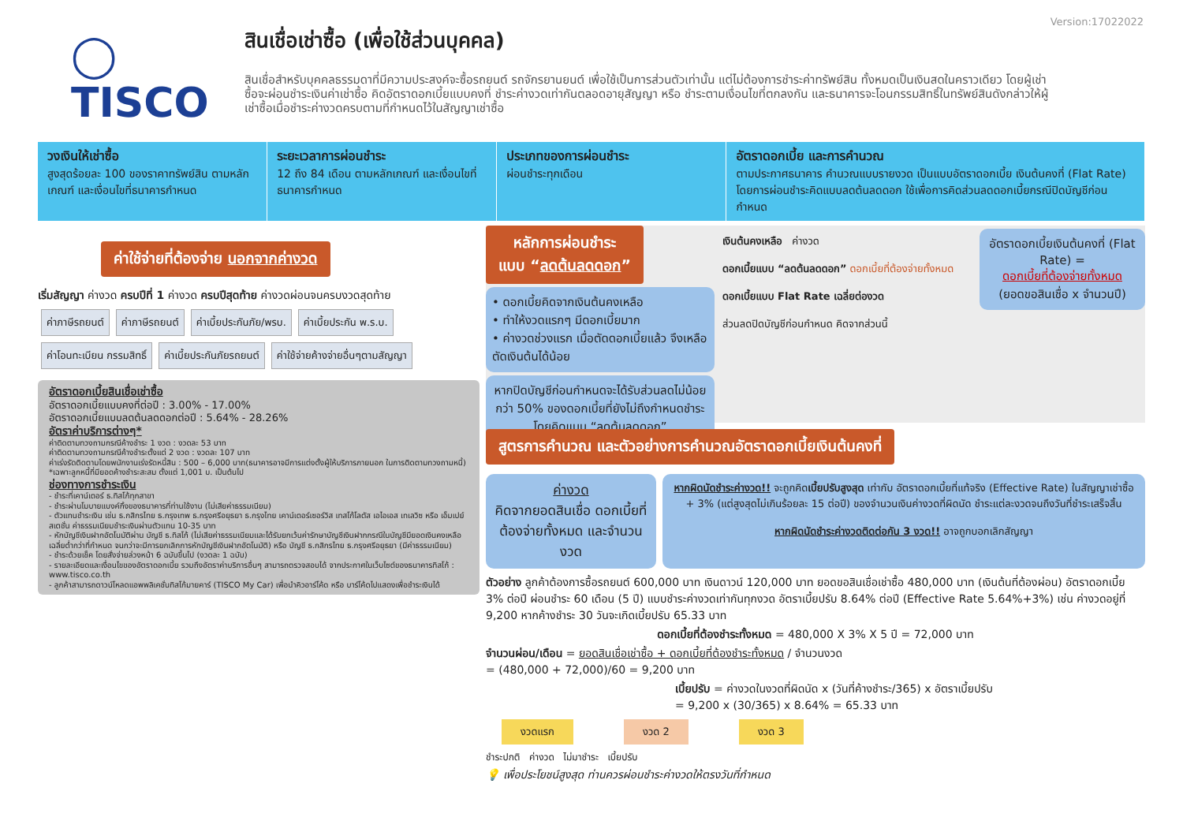◯ TISCO
สินเชื่อเช่าซื้อ (เพื่อใช้ส่วนบุคคล)
สินเชื่อสำหรับบุคคลธรรมดาที่มีความประสงค์จะซื้อรถยนต์ รถจักรยานยนต์ เพื่อใช้เป็นการส่วนตัวเท่านั้น แต่ไม่ต้องการชำระค่าทรัพย์สิน ทั้งหมดเป็นเงินสดในคราวเดียว โดยผู้เช่าซื้อจะผ่อนชำระเงินค่าเช่าซื้อ คิดอัตราดอกเบี้ยแบบคงที่ ชำระค่างวดเท่ากันตลอดอายุสัญญา หรือ ชำระตามเงื่อนไขที่ตกลงกัน และธนาคารจะโอนกรรมสิทธิ์ในทรัพย์สินดังกล่าวให้ผู้เช่าซื้อเมื่อชำระค่างวดครบตามที่กำหนดไว้ในสัญญาเช่าซื้อ
Version:17022022
วงเงินให้เช่าซื้อ
สูงสุดร้อยละ 100 ของราคาทรัพย์สิน ตามหลักเกณฑ์ และเงื่อนไขที่ธนาคารกำหนด
ระยะเวลาการผ่อนชำระ
12 ถึง 84 เดือน ตามหลักเกณฑ์ และเงื่อนไขที่ธนาคารกำหนด
ประเภทของการผ่อนชำระ
ผ่อนชำระทุกเดือน
อัตราดอกเบี้ย และการคำนวณ
ตามประกาศธนาคาร คำนวณแบบรายงวด เป็นแบบอัตราดอกเบี้ย เงินต้นคงที่ (Flat Rate) โดยการผ่อนชำระคิดแบบลดต้นลดดอก ใช้เพื่อการคิดส่วนลดดอกเบี้ยกรณีปิดบัญชีก่อนกำหนด
ค่าใช้จ่ายที่ต้องจ่าย นอกจากค่างวด
เริ่มสัญญา ค่างวด ครบปีที่ 1 ค่างวด ครบปีสุดท้าย ค่างวดผ่อนจนครบงวดสุดท้าย
ค่าภาษีรถยนต์ ค่าภาษีรถยนต์ ค่าเบี้ยประกันภัย/พรบ. ค่าเบี้ยประกัน พ.ร.บ. ค่าโอนทะเบียน กรรมสิทธิ์ ค่าเบี้ยประกันภัยรถยนต์ ค่าใช้จ่ายค้างจ่ายอื่นๆตามสัญญา
อัตราดอกเบี้ยสินเชื่อเช่าซื้อ
อัตราดอกเบี้ยแบบคงที่ต่อปี : 3.00% - 17.00%
อัตราดอกเบี้ยแบบลดต้นลดดอกต่อปี : 5.64% - 28.26%
อัตราค่าบริการต่างๆ*
ค่าติดตามทวงถามกรณีค้างชำระ 1 งวด : งวดละ 53 บาท
ค่าติดตามทวงถามกรณีค้างชำระตั้งแต่ 2 งวด : งวดละ 107 บาท
ค่าเร่งรัดติดตามโดยพนักงานเร่งรัดหนี้สิน : 500 – 6,000 บาท(ธนาคารอาจมีการแต่งตั้งผู้ให้บริการภายนอก ในการติดตามทวงถามหนี้)
*เฉพาะลูกหนี้ที่มียอดค้างชำระสะสม ตั้งแต่ 1,001 บ. เป็นต้นไป
ช่องทางการชำระเงิน
- ชำระที่เคาน์เตอร์ ธ.ทิสโก้ทุกสาขา
- ชำระผ่านโมบายแบงค์กิ้งของธนาคารที่ท่านใช้งาน (ไม่เสียค่าธรรมเนียม)
- ตัวแทนชำระเงิน เช่น ธ.กสิกรไทย ธ.กรุงเทพ ธ.กรุงศรีอยุธยา ธ.กรุงไทย เคาน์เตอร์เซอร์วิส เทสโก้โลตัส เอไอเอส เทเลวิซ หรือ เอ็มเปย์สเตชั่น ค่าธรรมเนียมชำระเงินผ่านตัวแทน 10-35 บาท
- หักบัญชีเงินฝากอัตโนมัติผ่าน บัญชี ธ.ทิสโก้ (ไม่เสียค่าธรรมเนียมและได้รับยกเว้นค่ารักษาบัญชีเงินฝากกรณีในบัญชีมียอดเงินคงเหลือเฉลี่ยต่ำกว่าที่กำหนด จนกว่าจะมีการยกเลิกการหักบัญชีเงินฝากอัตโนมัติ) หรือ บัญชี ธ.กสิกรไทย ธ.กรุงศรีอยุธยา (มีค่าธรรมเนียม)
- ชำระด้วยเช็ค โดยสั่งจ่ายล่วงหน้า 6 ฉบับขึ้นไป (งวดละ 1 ฉบับ)
- รายละเอียดและเงื่อนไขของอัตราดอกเบี้ย รวมถึงอัตราค่าบริการอื่นๆ สามารถตรวจสอบได้ จากประกาศในเว็บไซต์ของธนาคารทิสโก้ : www.tisco.co.th
- ลูกค้าสามารถดาวน์โหลดแอพพลิเคชั่นทิสโก้มายคาร์ (TISCO My Car) เพื่อนำคิวอาร์โค้ด หรือ บาร์โค้ดไปแสดงเพื่อชำระเงินได้
หลักการผ่อนชำระ
แบบ “ลดต้นลดดอก”
• ดอกเบี้ยคิดจากเงินต้นคงเหลือ
• ทำให้งวดแรกๆ มีดอกเบี้ยมาก
• ค่างวดช่วงแรก เมื่อตัดดอกเบี้ยแล้ว จึงเหลือตัดเงินต้นได้น้อย
หากปิดบัญชีก่อนกำหนดจะได้รับส่วนลดไม่น้อยกว่า 50% ของดอกเบี้ยที่ยังไม่ถึงกำหนดชำระ โดยคิดแบบ “ลดต้นลดดอก”
เงินต้นคงเหลือ ค่างวด
ดอกเบี้ยแบบ “ลดต้นลดดอก” ดอกเบี้ยที่ต้องจ่ายทั้งหมด
ดอกเบี้ยแบบ Flat Rate เฉลี่ยต่องวด
ส่วนลดปิดบัญชีก่อนกำหนด คิดจากส่วนนี้
อัตราดอกเบี้ยเงินต้นคงที่ (Flat Rate) =
ดอกเบี้ยที่ต้องจ่ายทั้งหมด
(ยอดขอสินเชื่อ x จำนวนปี)
สูตรการคำนวณ และตัวอย่างการคำนวณอัตราดอกเบี้ยเงินต้นคงที่
ค่างวด
คิดจากยอดสินเชื่อ ดอกเบี้ยที่ต้องจ่ายทั้งหมด และจำนวนงวด
หากผิดนัดชำระค่างวด!! จะถูกคิดเบี้ยปรับสูงสุด เท่ากับ อัตราดอกเบี้ยที่แท้จริง (Effective Rate) ในสัญญาเช่าซื้อ + 3% (แต่สูงสุดไม่เกินร้อยละ 15 ต่อปี) ของจำนวนเงินค่างวดที่ผิดนัด ชำระแต่ละงวดจนถึงวันที่ชำระเสร็จสิ้น
หากผิดนัดชำระค่างวดติดต่อกัน 3 งวด!! อาจถูกบอกเลิกสัญญา
ตัวอย่าง ลูกค้าต้องการซื้อรถยนต์ 600,000 บาท เงินดาวน์ 120,000 บาท ยอดขอสินเชื่อเช่าซื้อ 480,000 บาท (เงินต้นที่ต้องผ่อน) อัตราดอกเบี้ย 3% ต่อปี ผ่อนชำระ 60 เดือน (5 ปี) แบบชำระค่างวดเท่ากันทุกงวด อัตราเบี้ยปรับ 8.64% ต่อปี (Effective Rate 5.64%+3%) เช่น ค่างวดอยู่ที่ 9,200 หากค้างชำระ 30 วันจะเกิดเบี้ยปรับ 65.33 บาท
ดอกเบี้ยที่ต้องชำระทั้งหมด = 480,000 X 3% X 5 ปี = 72,000 บาท
จำนวนผ่อน/เดือน = ยอดสินเชื่อเช่าซื้อ + ดอกเบี้ยที่ต้องชำระทั้งหมด / จำนวนงวด
= (480,000 + 72,000)/60 = 9,200 บาท
เบี้ยปรับ = ค่างวดในงวดที่ผิดนัด x (วันที่ค้างชำระ/365) x อัตราเบี้ยปรับ
= 9,200 x (30/365) x 8.64% = 65.33 บาท
งวดแรก งวด 2 งวด 3
ชำระปกติ ค่างวด ไม่มาชำระ เบี้ยปรับ
💡 เพื่อประโยชน์สูงสุด ท่านควรผ่อนชำระค่างวดให้ตรงวันที่กำหนด